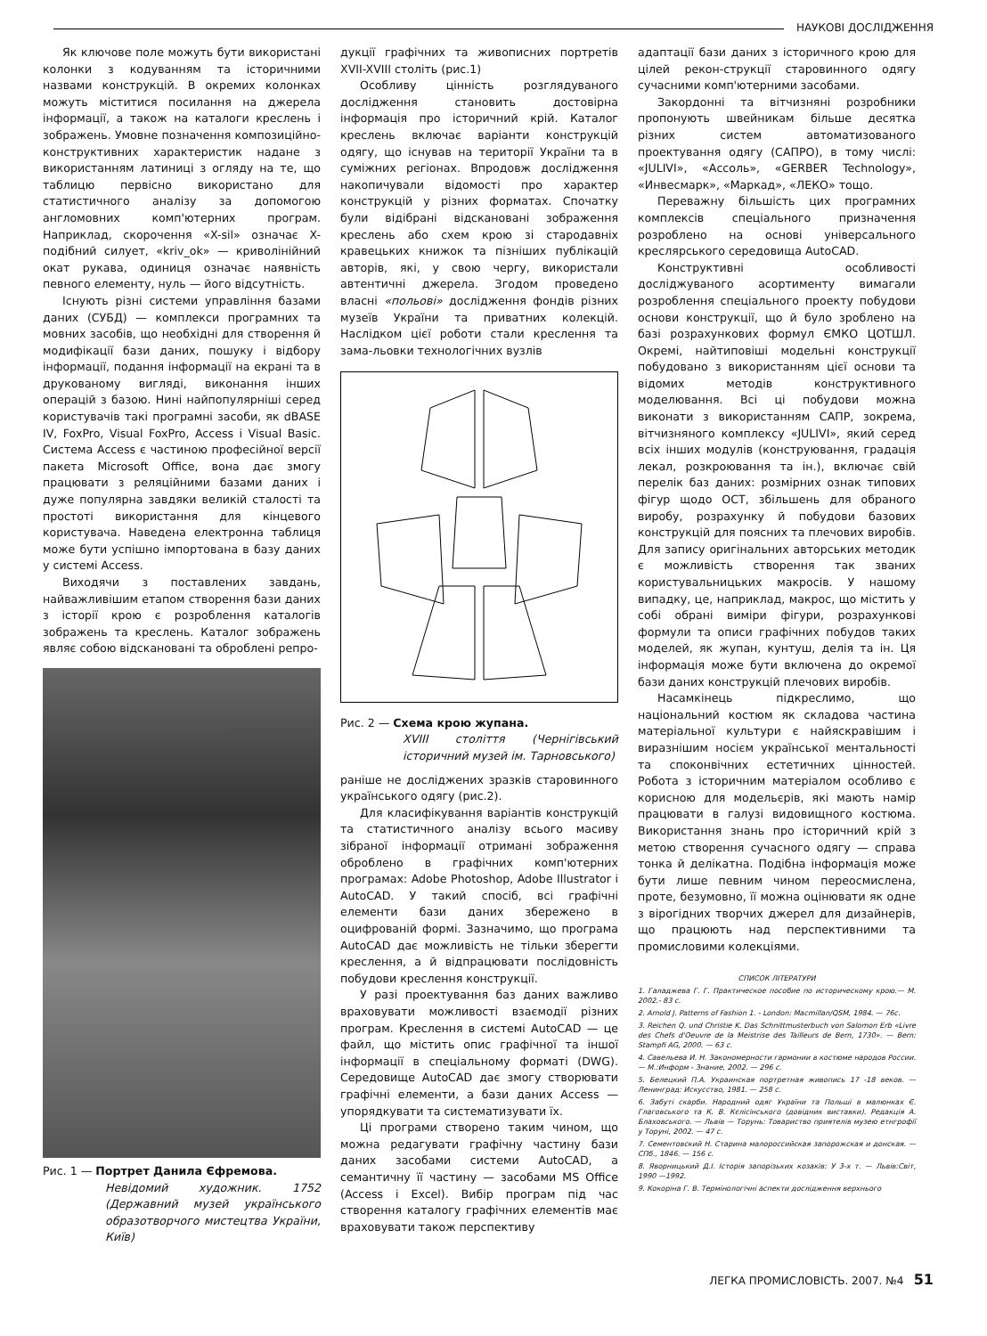НАУКОВІ ДОСЛІДЖЕННЯ
Як ключове поле можуть бути використані колонки з кодуванням та історичними назвами конструкцій. В окремих колонках можуть міститися посилання на джерела інформації, а також на каталоги креслень і зображень. Умовне позначення композиційно-конструктивних характеристик надане з використанням латиниці з огляду на те, що таблицю первісно використано для статистичного аналізу за допомогою англомовних комп'ютерних програм. Наприклад, скорочення «X-sil» означає X-подібний силует, «kriv_ok» — криволінійний окат рукава, одиниця означає наявність певного елементу, нуль — його відсутність.
Існують різні системи управління базами даних (СУБД) — комплекси програмних та мовних засобів, що необхідні для створення й модифікації бази даних, пошуку і відбору інформації, подання інформації на екрані та в друкованому вигляді, виконання інших операцій з базою. Нині найпопулярніші серед користувачів такі програмні засоби, як dBASE IV, FoxPro, Visual FoxPro, Access і Visual Basic. Система Access є частиною професійної версії пакета Microsoft Office, вона дає змогу працювати з реляційними базами даних і дуже популярна завдяки великій сталості та простоті використання для кінцевого користувача. Наведена електронна таблиця може бути успішно імпортована в базу даних у системі Access.
Виходячи з поставлених завдань, найважливішим етапом створення бази даних з історії крою є розроблення каталогів зображень та креслень. Каталог зображень являє собою відскановані та оброблені репро-
Рис. 1 — Портрет Данила Єфремова.
Невідомий художник. 1752 (Державний музей українського образотворчого мистецтва України, Київ)
дукції графічних та живописних портретів XVII-XVIII століть (рис.1)
Особливу цінність розглядуваного дослідження становить достовірна інформація про історичний крій. Каталог креслень включає варіанти конструкцій одягу, що існував на території України та в суміжних регіонах. Впродовж дослідження накопичували відомості про характер конструкцій у різних форматах. Спочатку були відібрані відскановані зображення креслень або схем крою зі стародавніх кравецьких книжок та пізніших публікацій авторів, які, у свою чергу, використали автентичні джерела. Згодом проведено власні «польові» дослідження фондів різних музеїв України та приватних колекцій. Наслідком цієї роботи стали креслення та зама-льовки технологічних вузлів
Рис. 2 — Схема крою жупана.
XVIII століття (Чернігівський історичний музей ім. Тарновського)
раніше не досліджених зразків старовинного українського одягу (рис.2).
Для класифікування варіантів конструкцій та статистичного аналізу всього масиву зібраної інформації отримані зображення оброблено в графічних комп'ютерних програмах: Adobe Photoshop, Adobe Illustrator і AutoCAD. У такий спосіб, всі графічні елементи бази даних збережено в оцифрованій формі. Зазначимо, що програма AutoCAD дає можливість не тільки зберегти креслення, а й відпрацювати послідовність побудови креслення конструкції.
У разі проектування баз даних важливо враховувати можливості взаємодії різних програм. Креслення в системі AutoCAD — це файл, що містить опис графічної та іншої інформації в спеціальному форматі (DWG). Середовище AutoCAD дає змогу створювати графічні елементи, а бази даних Access — упорядкувати та систематизувати їх.
Ці програми створено таким чином, що можна редагувати графічну частину бази даних засобами системи AutoCAD, а семантичну її частину — засобами MS Office (Access і Excel). Вибір програм під час створення каталогу графічних елементів має враховувати також перспективу
адаптації бази даних з історичного крою для цілей рекон-струкції старовинного одягу сучасними комп'ютерними засобами.
Закордонні та вітчизняні розробники пропонують швейникам більше десятка різних систем автоматизованого проектування одягу (САПРО), в тому числі: «JULIVI», «Ассоль», «GERBER Technology», «Инвесмарк», «Маркад», «ЛЕКО» тощо.
Переважну більшість цих програмних комплексів спеціального призначення розроблено на основі універсального креслярського середовища AutoCAD.
Конструктивні особливості досліджуваного асортименту вимагали розроблення спеціального проекту побудови основи конструкції, що й було зроблено на базі розрахункових формул ЄМКО ЦОТШЛ. Окремі, найтиповіші модельні конструкції побудовано з використанням цієї основи та відомих методів конструктивного моделювання. Всі ці побудови можна виконати з використанням САПР, зокрема, вітчизняного комплексу «JULIVI», який серед всіх інших модулів (конструювання, градація лекал, розкроювання та ін.), включає свій перелік баз даних: розмірних ознак типових фігур щодо ОСТ, збільшень для обраного виробу, розрахунку й побудови базових конструкцій для поясних та плечових виробів. Для запису оригінальних авторських методик є можливість створення так званих користувальницьких макросів. У нашому випадку, це, наприклад, макрос, що містить у собі обрані виміри фігури, розрахункові формули та описи графічних побудов таких моделей, як жупан, кунтуш, делія та ін. Ця інформація може бути включена до окремої бази даних конструкцій плечових виробів.
Насамкінець підкреслимо, що національний костюм як складова частина матеріальної культури є найяскравішим і виразнішим носієм української ментальності та споконвічних естетичних цінностей. Робота з історичним матеріалом особливо є корисною для модельєрів, які мають намір працювати в галузі видовищного костюма. Використання знань про історичний крій з метою створення сучасного одягу — справа тонка й делікатна. Подібна інформація може бути лише певним чином переосмислена, проте, безумовно, її можна оцінювати як одне з вірогідних творчих джерел для дизайнерів, що працюють над перспективними та промисловими колекціями.
СПИСОК ЛІТЕРАТУРИ
1. Галаджева Г. Г. Практическое пособие по историческому крою.— М. 2002.- 83 с.
2. Arnold J. Patterns of Fashion 1. - London: Macmillan/QSM, 1984. — 76c.
3. Reichen Q. und Christie K. Das Schnittmusterbuch von Salomon Erb «Livre des Chefs d'Oeuvre de la Meistrise des Tailleurs de Bern, 1730». — Bern: Stampfi AG, 2000. — 63 c.
4. Савельева И. Н. Закономерности гармонии в костюме народов России. — М.:Информ - Знание, 2002. — 296 с.
5. Белецкий П.А. Украинская портретная живопись 17 -18 веков. — Ленинград: Искусство, 1981. — 258 с.
6. Забуті скарби. Народний одяг України та Польші в малюнках Є. Глаговського та К. В. Кєлісінського (довідник виставки). Редакція А. Блаховського. — Львів — Торунь: Товариство приятелів музею етнгрофії у Торуні, 2002. — 47 с.
7. Сементовский Н. Старина малороссийская запорожская и донская. — СПб., 1846. — 156 с.
8. Яворницький Д.І. Історія запорізьких козаків: У 3-х т. — Львів:Світ, 1990 —1992.
9. Кокоріна Г. В. Термінологічні аспекти дослідження верхнього
ЛЕГКА ПРОМИСЛОВІСТЬ. 2007. №4 51